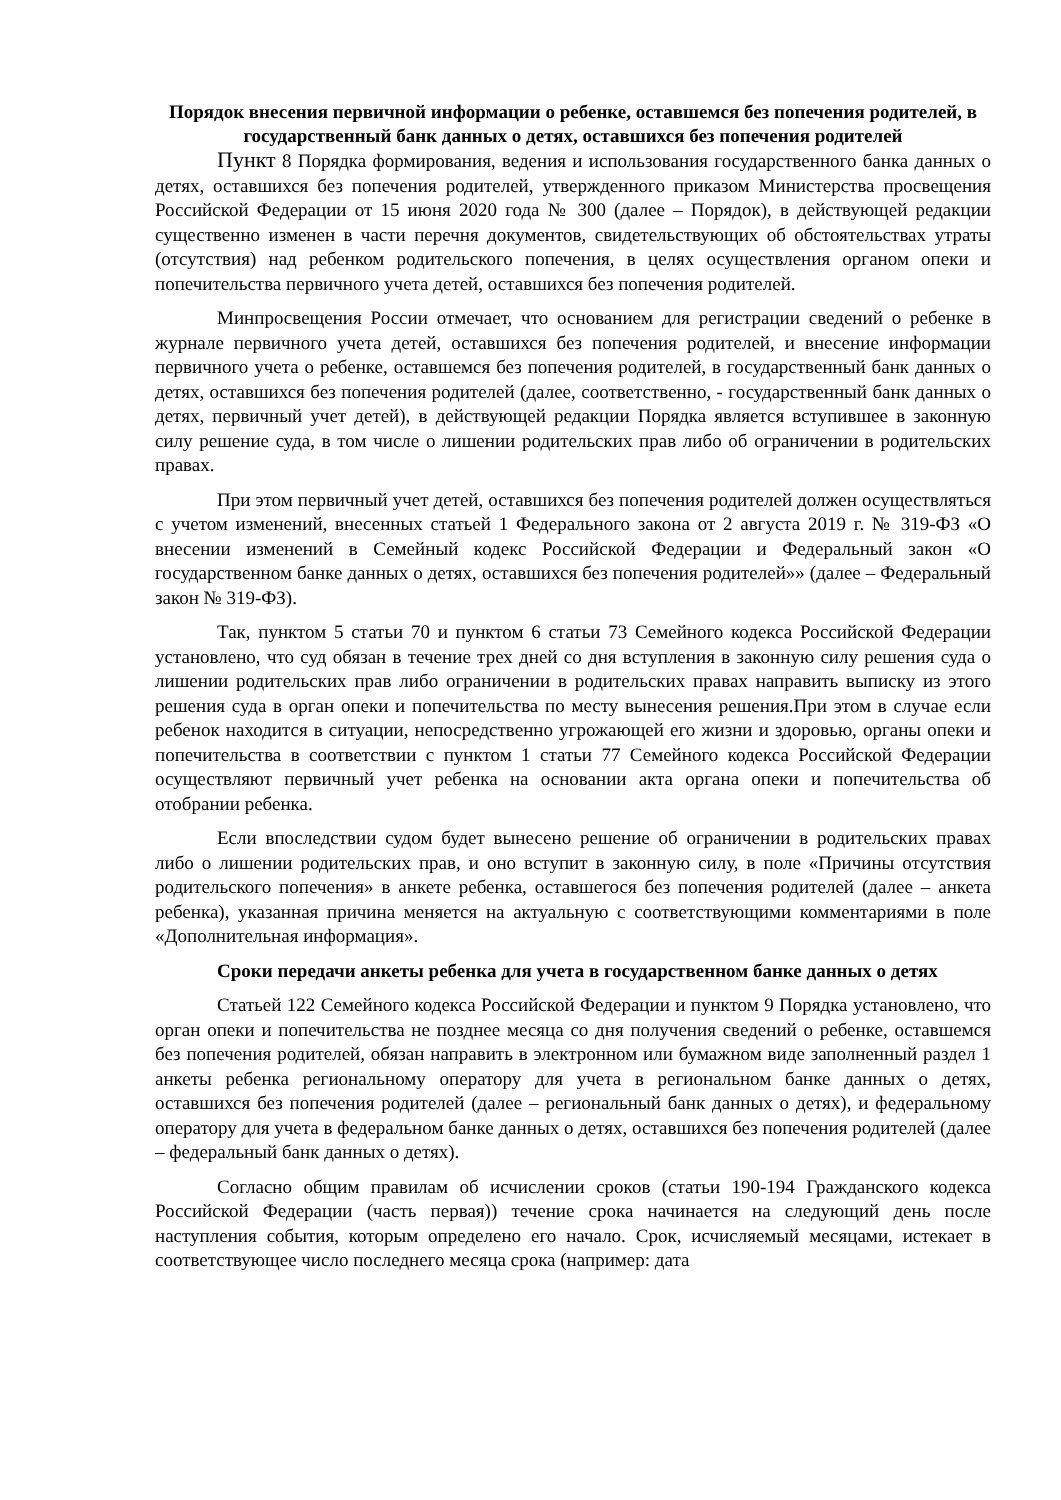Порядок внесения первичной информации о ребенке, оставшемся без попечения родителей, в государственный банк данных о детях, оставшихся без попечения родителей
Пункт 8 Порядка формирования, ведения и использования государственного банка данных о детях, оставшихся без попечения родителей, утвержденного приказом Министерства просвещения Российской Федерации от 15 июня 2020 года № 300 (далее – Порядок), в действующей редакции существенно изменен в части перечня документов, свидетельствующих об обстоятельствах утраты (отсутствия) над ребенком родительского попечения, в целях осуществления органом опеки и попечительства первичного учета детей, оставшихся без попечения родителей.
Минпросвещения России отмечает, что основанием для регистрации сведений о ребенке в журнале первичного учета детей, оставшихся без попечения родителей, и внесение информации первичного учета о ребенке, оставшемся без попечения родителей, в государственный банк данных о детях, оставшихся без попечения родителей (далее, соответственно, - государственный банк данных о детях, первичный учет детей), в действующей редакции Порядка является вступившее в законную силу решение суда, в том числе о лишении родительских прав либо об ограничении в родительских правах.
При этом первичный учет детей, оставшихся без попечения родителей должен осуществляться с учетом изменений, внесенных статьей 1 Федерального закона от 2 августа 2019 г. № 319-ФЗ «О внесении изменений в Семейный кодекс Российской Федерации и Федеральный закон «О государственном банке данных о детях, оставшихся без попечения родителей»» (далее – Федеральный закон № 319-ФЗ).
Так, пунктом 5 статьи 70 и пунктом 6 статьи 73 Семейного кодекса Российской Федерации установлено, что суд обязан в течение трех дней со дня вступления в законную силу решения суда о лишении родительских прав либо ограничении в родительских правах направить выписку из этого решения суда в орган опеки и попечительства по месту вынесения решения.При этом в случае если ребенок находится в ситуации, непосредственно угрожающей его жизни и здоровью, органы опеки и попечительства в соответствии с пунктом 1 статьи 77 Семейного кодекса Российской Федерации осуществляют первичный учет ребенка на основании акта органа опеки и попечительства об отобрании ребенка.
Если впоследствии судом будет вынесено решение об ограничении в родительских правах либо о лишении родительских прав, и оно вступит в законную силу, в поле «Причины отсутствия родительского попечения» в анкете ребенка, оставшегося без попечения родителей (далее – анкета ребенка), указанная причина меняется на актуальную с соответствующими комментариями в поле «Дополнительная информация».
Сроки передачи анкеты ребенка для учета в государственном банке данных о детях
Статьей 122 Семейного кодекса Российской Федерации и пунктом 9 Порядка установлено, что орган опеки и попечительства не позднее месяца со дня получения сведений о ребенке, оставшемся без попечения родителей, обязан направить в электронном или бумажном виде заполненный раздел 1 анкеты ребенка региональному оператору для учета в региональном банке данных о детях, оставшихся без попечения родителей (далее – региональный банк данных о детях), и федеральному оператору для учета в федеральном банке данных о детях, оставшихся без попечения родителей (далее – федеральный банк данных о детях).
Согласно общим правилам об исчислении сроков (статьи 190-194 Гражданского кодекса Российской Федерации (часть первая)) течение срока начинается на следующий день после наступления события, которым определено его начало. Срок, исчисляемый месяцами, истекает в соответствующее число последнего месяца срока (например: дата